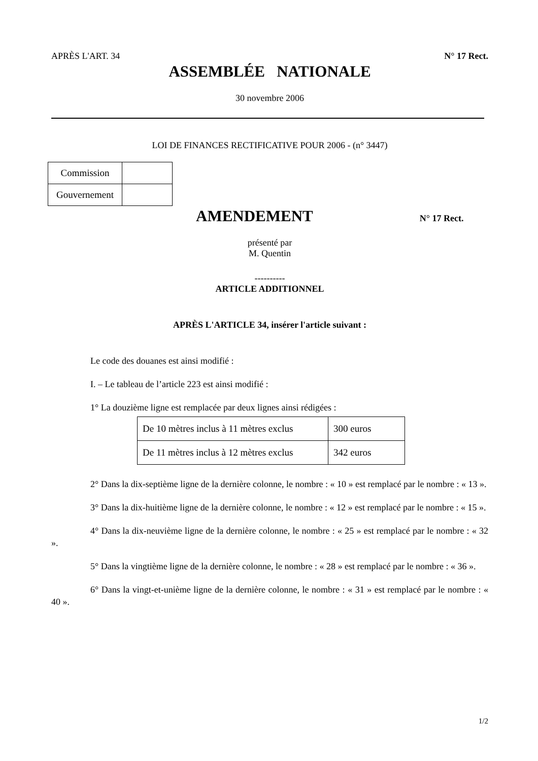APRÈS L'ART. 34 N° 17 Rect.
ASSEMBLÉE NATIONALE
30 novembre 2006
LOI DE FINANCES RECTIFICATIVE POUR 2006 - (n° 3447)
| Commission | |
| Gouvernement | |
AMENDEMENT
N° 17 Rect.
présenté par
M. Quentin
----------
ARTICLE ADDITIONNEL
APRÈS L'ARTICLE 34, insérer l'article suivant :
Le code des douanes est ainsi modifié :
I. – Le tableau de l’article 223 est ainsi modifié :
1° La douzième ligne est remplacée par deux lignes ainsi rédigées :
| De 10 mètres inclus à 11 mètres exclus | 300 euros |
| De 11 mètres inclus à 12 mètres exclus | 342 euros |
2° Dans la dix-septième ligne de la dernière colonne, le nombre : « 10 » est remplacé par le nombre : « 13 ».
3° Dans la dix-huitième ligne de la dernière colonne, le nombre : « 12 » est remplacé par le nombre : « 15 ».
4° Dans la dix-neuvième ligne de la dernière colonne, le nombre : « 25 » est remplacé par le nombre : « 32 ».
5° Dans la vingtième ligne de la dernière colonne, le nombre : « 28 » est remplacé par le nombre : « 36 ».
6° Dans la vingt-et-unième ligne de la dernière colonne, le nombre : « 31 » est remplacé par le nombre : « 40 ».
1/2